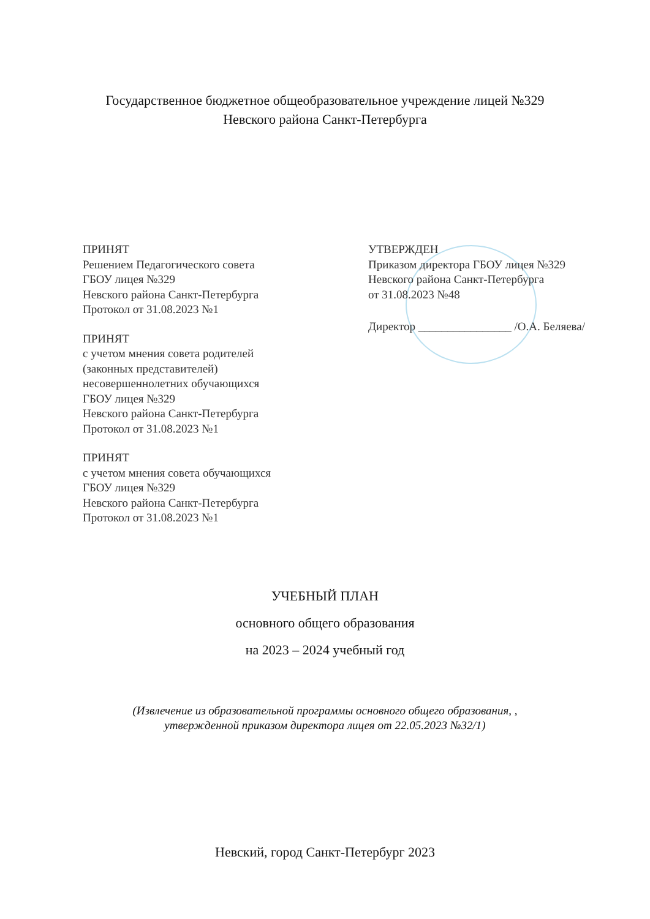Государственное бюджетное общеобразовательное учреждение лицей №329
Невского района Санкт-Петербурга
ПРИНЯТ
Решением Педагогического совета
ГБОУ лицея №329
Невского района Санкт-Петербурга
Протокол от 31.08.2023 №1
ПРИНЯТ
с учетом мнения совета родителей
(законных представителей)
несовершеннолетних обучающихся
ГБОУ лицея №329
Невского района Санкт-Петербурга
Протокол от 31.08.2023 №1
ПРИНЯТ
с учетом мнения совета обучающихся
ГБОУ лицея №329
Невского района Санкт-Петербурга
Протокол от 31.08.2023 №1
УТВЕРЖДЕН
Приказом директора ГБОУ лицея №329
Невского района Санкт-Петербурга
от 31.08.2023 №48
Директор ________________ /О.А. Беляева/
УЧЕБНЫЙ ПЛАН
основного общего образования
на 2023 – 2024 учебный год
(Извлечение из образовательной программы основного общего образования, ,
утвержденной приказом директора лицея от 22.05.2023 №32/1)
Невский, город Санкт-Петербург 2023